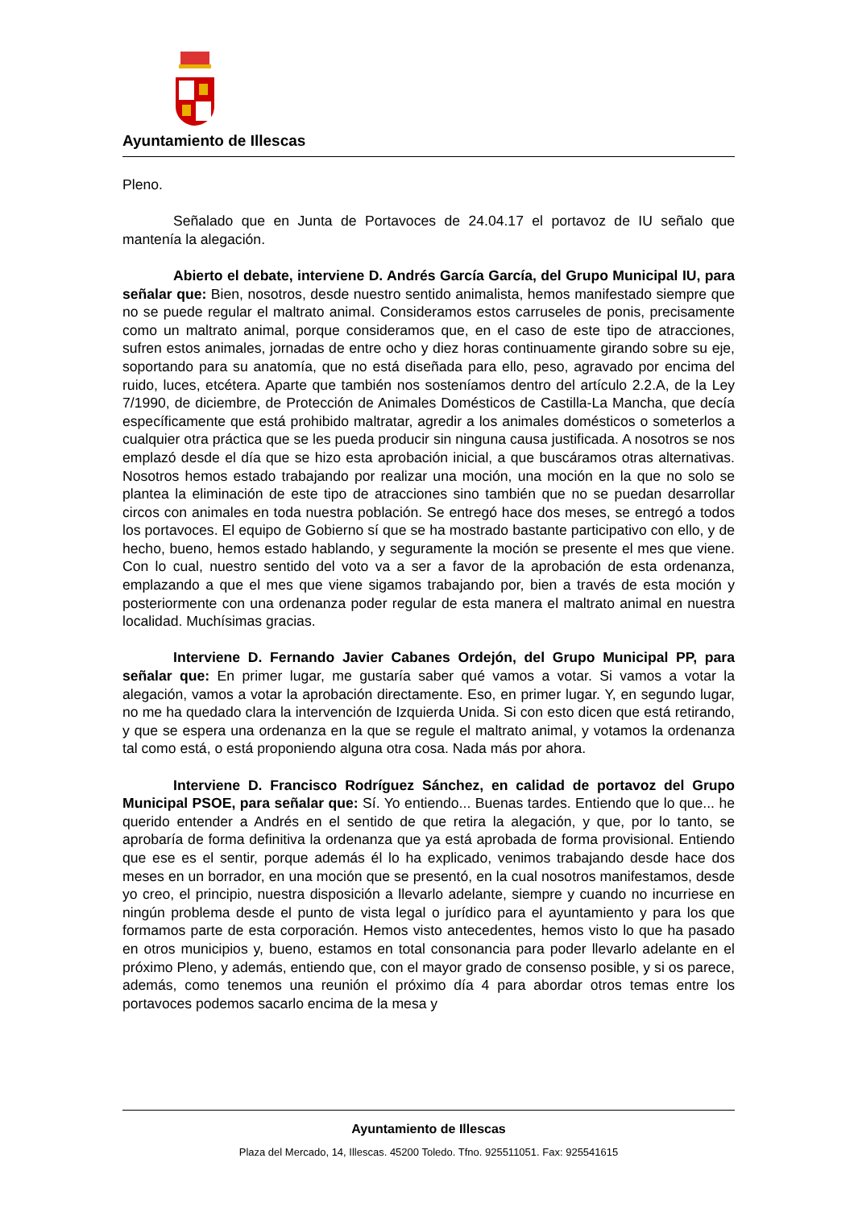Ayuntamiento de Illescas
Pleno.
Señalado que en Junta de Portavoces de 24.04.17 el portavoz de IU señalo que mantenía la alegación.
Abierto el debate, interviene D. Andrés García García, del Grupo Municipal IU, para señalar que: Bien, nosotros, desde nuestro sentido animalista, hemos manifestado siempre que no se puede regular el maltrato animal. Consideramos estos carruseles de ponis, precisamente como un maltrato animal, porque consideramos que, en el caso de este tipo de atracciones, sufren estos animales, jornadas de entre ocho y diez horas continuamente girando sobre su eje, soportando para su anatomía, que no está diseñada para ello, peso, agravado por encima del ruido, luces, etcétera. Aparte que también nos sosteníamos dentro del artículo 2.2.A, de la Ley 7/1990, de diciembre, de Protección de Animales Domésticos de Castilla-La Mancha, que decía específicamente que está prohibido maltratar, agredir a los animales domésticos o someterlos a cualquier otra práctica que se les pueda producir sin ninguna causa justificada. A nosotros se nos emplazó desde el día que se hizo esta aprobación inicial, a que buscáramos otras alternativas. Nosotros hemos estado trabajando por realizar una moción, una moción en la que no solo se plantea la eliminación de este tipo de atracciones sino también que no se puedan desarrollar circos con animales en toda nuestra población. Se entregó hace dos meses, se entregó a todos los portavoces. El equipo de Gobierno sí que se ha mostrado bastante participativo con ello, y de hecho, bueno, hemos estado hablando, y seguramente la moción se presente el mes que viene. Con lo cual, nuestro sentido del voto va a ser a favor de la aprobación de esta ordenanza, emplazando a que el mes que viene sigamos trabajando por, bien a través de esta moción y posteriormente con una ordenanza poder regular de esta manera el maltrato animal en nuestra localidad. Muchísimas gracias.
Interviene D. Fernando Javier Cabanes Ordejón, del Grupo Municipal PP, para señalar que: En primer lugar, me gustaría saber qué vamos a votar. Si vamos a votar la alegación, vamos a votar la aprobación directamente. Eso, en primer lugar. Y, en segundo lugar, no me ha quedado clara la intervención de Izquierda Unida. Si con esto dicen que está retirando, y que se espera una ordenanza en la que se regule el maltrato animal, y votamos la ordenanza tal como está, o está proponiendo alguna otra cosa. Nada más por ahora.
Interviene D. Francisco Rodríguez Sánchez, en calidad de portavoz del Grupo Municipal PSOE, para señalar que: Sí. Yo entiendo... Buenas tardes. Entiendo que lo que... he querido entender a Andrés en el sentido de que retira la alegación, y que, por lo tanto, se aprobaría de forma definitiva la ordenanza que ya está aprobada de forma provisional. Entiendo que ese es el sentir, porque además él lo ha explicado, venimos trabajando desde hace dos meses en un borrador, en una moción que se presentó, en la cual nosotros manifestamos, desde yo creo, el principio, nuestra disposición a llevarlo adelante, siempre y cuando no incurriese en ningún problema desde el punto de vista legal o jurídico para el ayuntamiento y para los que formamos parte de esta corporación. Hemos visto antecedentes, hemos visto lo que ha pasado en otros municipios y, bueno, estamos en total consonancia para poder llevarlo adelante en el próximo Pleno, y además, entiendo que, con el mayor grado de consenso posible, y si os parece, además, como tenemos una reunión el próximo día 4 para abordar otros temas entre los portavoces podemos sacarlo encima de la mesa y
Ayuntamiento de Illescas
Plaza del Mercado, 14, Illescas. 45200 Toledo. Tfno. 925511051. Fax: 925541615